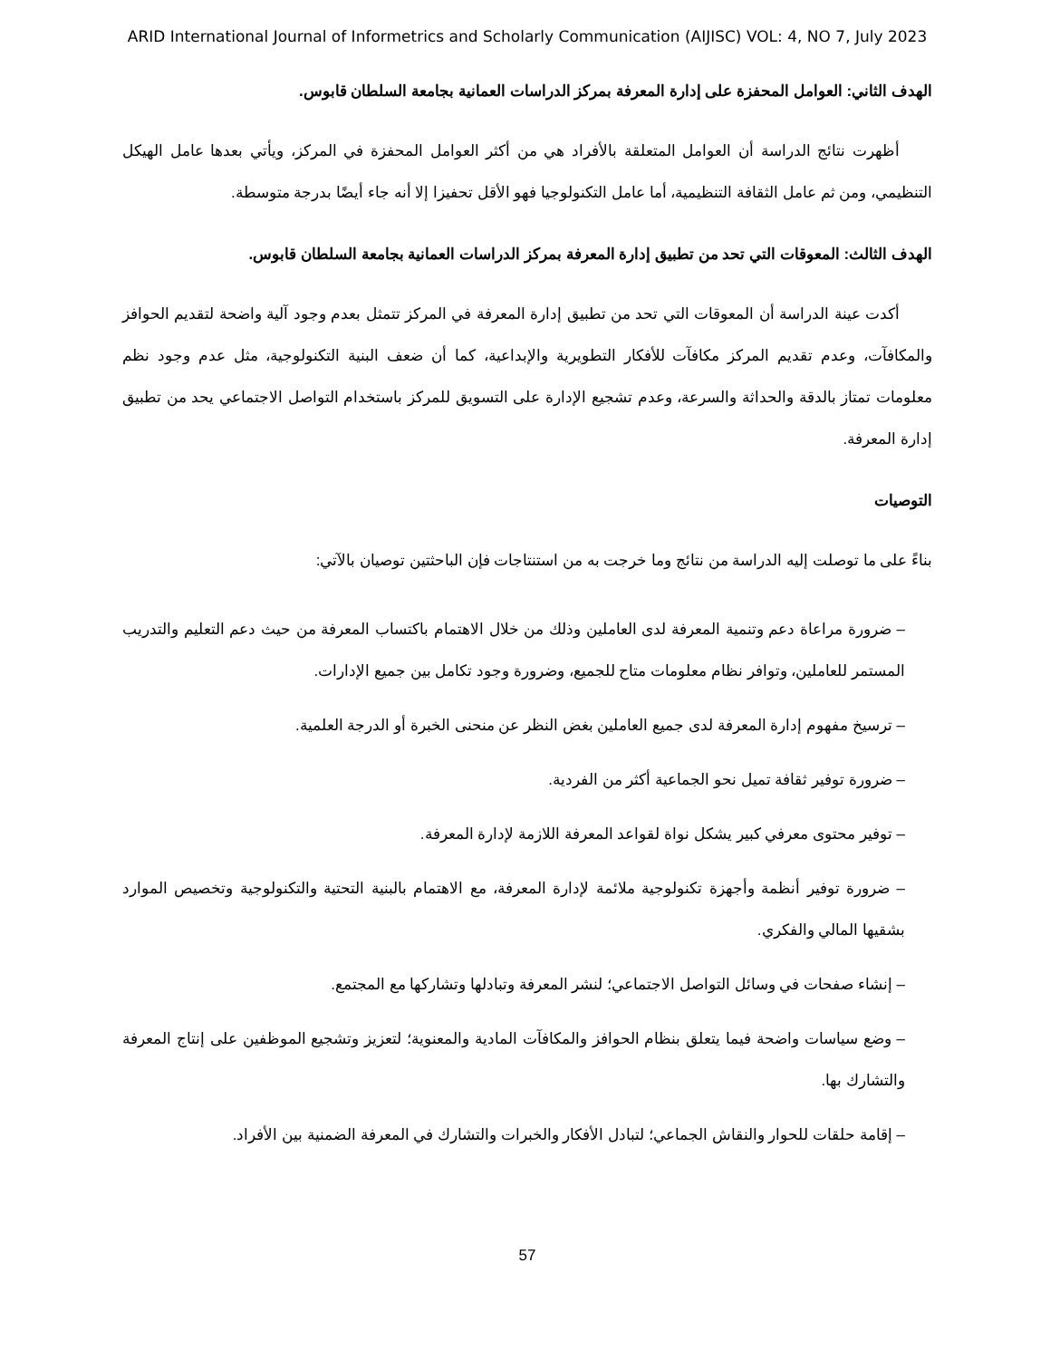ARID International Journal of Informetrics and Scholarly Communication (AIJISC) VOL: 4, NO 7, July 2023
الهدف الثاني: العوامل المحفزة على إدارة المعرفة بمركز الدراسات العمانية بجامعة السلطان قابوس.
أظهرت نتائج الدراسة أن العوامل المتعلقة بالأفراد هي من أكثر العوامل المحفزة في المركز، ويأتي بعدها عامل الهيكل التنظيمي، ومن ثم عامل الثقافة التنظيمية، أما عامل التكنولوجيا فهو الأقل تحفيزا إلا أنه جاء أيضًا بدرجة متوسطة.
الهدف الثالث: المعوقات التي تحد من تطبيق إدارة المعرفة بمركز الدراسات العمانية بجامعة السلطان قابوس.
أكدت عينة الدراسة أن المعوقات التي تحد من تطبيق إدارة المعرفة في المركز تتمثل بعدم وجود آلية واضحة لتقديم الحوافز والمكافآت، وعدم تقديم المركز مكافآت للأفكار التطويرية والإبداعية، كما أن ضعف البنية التكنولوجية، مثل عدم وجود نظم معلومات تمتاز بالدقة والحداثة والسرعة، وعدم تشجيع الإدارة على التسويق للمركز باستخدام التواصل الاجتماعي يحد من تطبيق إدارة المعرفة.
التوصيات
بناءً على ما توصلت إليه الدراسة من نتائج وما خرجت به من استنتاجات فإن الباحثتين توصيان بالآتي:
– ضرورة مراعاة دعم وتنمية المعرفة لدى العاملين وذلك من خلال الاهتمام باكتساب المعرفة من حيث دعم التعليم والتدريب المستمر للعاملين، وتوافر نظام معلومات متاح للجميع، وضرورة وجود تكامل بين جميع الإدارات.
– ترسيخ مفهوم إدارة المعرفة لدى جميع العاملين بغض النظر عن منحنى الخبرة أو الدرجة العلمية.
– ضرورة توفير ثقافة تميل نحو الجماعية أكثر من الفردية.
– توفير محتوى معرفي كبير يشكل نواة لقواعد المعرفة اللازمة لإدارة المعرفة.
– ضرورة توفير أنظمة وأجهزة تكنولوجية ملائمة لإدارة المعرفة، مع الاهتمام بالبنية التحتية والتكنولوجية وتخصيص الموارد بشقيها المالي والفكري.
– إنشاء صفحات في وسائل التواصل الاجتماعي؛ لنشر المعرفة وتبادلها وتشاركها مع المجتمع.
– وضع سياسات واضحة فيما يتعلق بنظام الحوافز والمكافآت المادية والمعنوية؛ لتعزيز وتشجيع الموظفين على إنتاج المعرفة والتشارك بها.
– إقامة حلقات للحوار والنقاش الجماعي؛ لتبادل الأفكار والخبرات والتشارك في المعرفة الضمنية بين الأفراد.
57